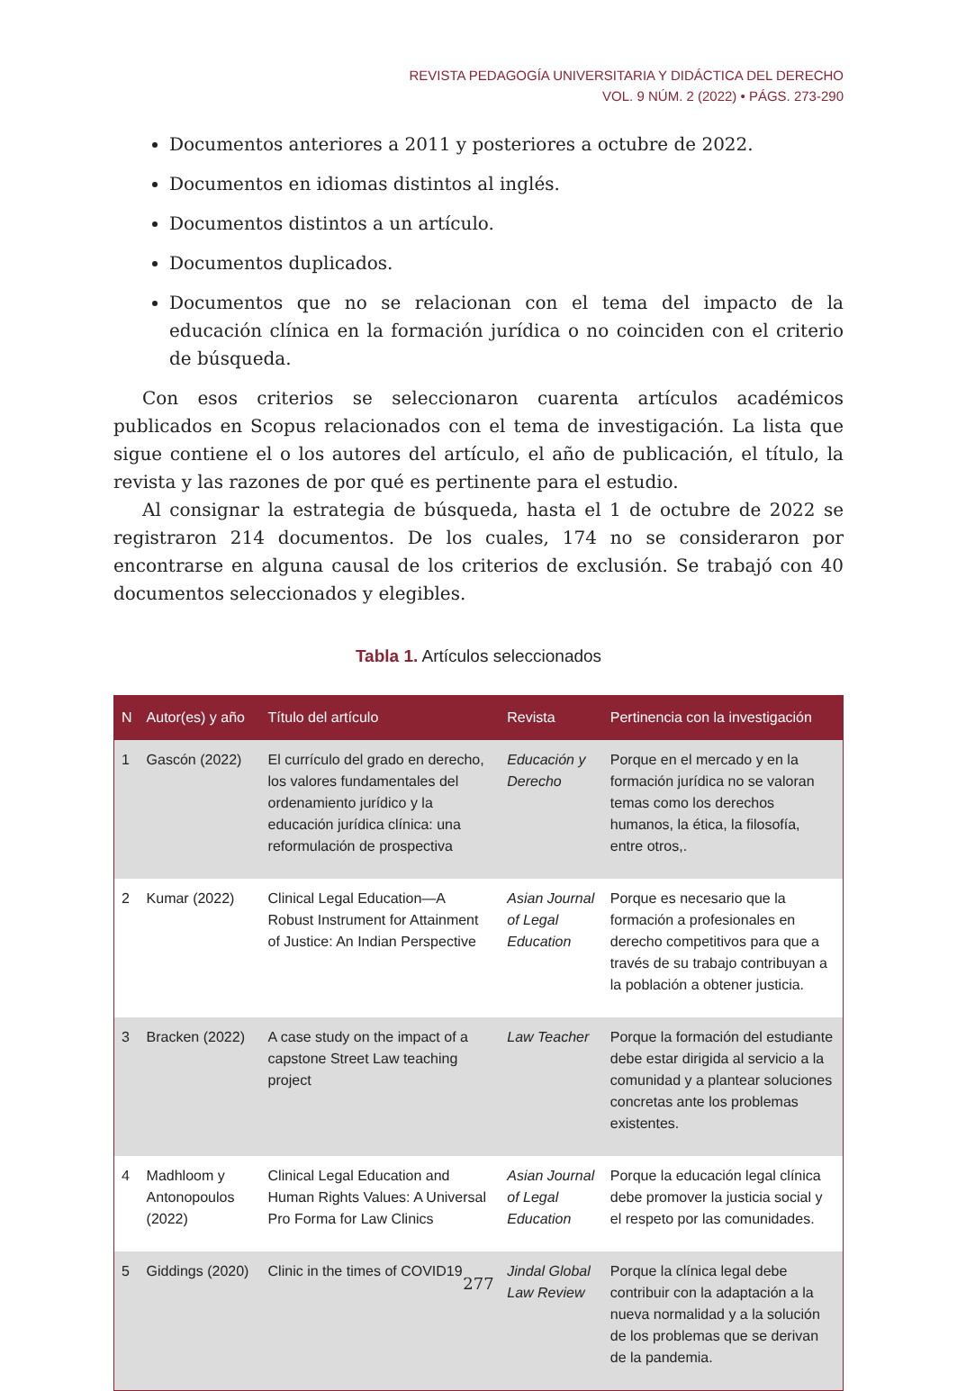REVISTA PEDAGOGÍA UNIVERSITARIA Y DIDÁCTICA DEL DERECHO
VOL. 9 NÚM. 2 (2022) • PÁGS. 273-290
Documentos anteriores a 2011 y posteriores a octubre de 2022.
Documentos en idiomas distintos al inglés.
Documentos distintos a un artículo.
Documentos duplicados.
Documentos que no se relacionan con el tema del impacto de la educación clínica en la formación jurídica o no coinciden con el criterio de búsqueda.
Con esos criterios se seleccionaron cuarenta artículos académicos publicados en Scopus relacionados con el tema de investigación. La lista que sigue contiene el o los autores del artículo, el año de publicación, el título, la revista y las razones de por qué es pertinente para el estudio.
Al consignar la estrategia de búsqueda, hasta el 1 de octubre de 2022 se registraron 214 documentos. De los cuales, 174 no se consideraron por encontrarse en alguna causal de los criterios de exclusión. Se trabajó con 40 documentos seleccionados y elegibles.
Tabla 1. Artículos seleccionados
| N | Autor(es) y año | Título del artículo | Revista | Pertinencia con la investigación |
| --- | --- | --- | --- | --- |
| 1 | Gascón (2022) | El currículo del grado en derecho, los valores fundamentales del ordenamiento jurídico y la educación jurídica clínica: una reformulación de prospectiva | Educación y Derecho | Porque en el mercado y en la formación jurídica no se valoran temas como los derechos humanos, la ética, la filosofía, entre otros,. |
| 2 | Kumar (2022) | Clinical Legal Education—A Robust Instrument for Attainment of Justice: An Indian Perspective | Asian Journal of Legal Education | Porque es necesario que la formación a profesionales en derecho competitivos para que a través de su trabajo contribuyan a la población a obtener justicia. |
| 3 | Bracken (2022) | A case study on the impact of a capstone Street Law teaching project | Law Teacher | Porque la formación del estudiante debe estar dirigida al servicio a la comunidad y a plantear soluciones concretas ante los problemas existentes. |
| 4 | Madhloom y Antonopoulos (2022) | Clinical Legal Education and Human Rights Values: A Universal Pro Forma for Law Clinics | Asian Journal of Legal Education | Porque la educación legal clínica debe promover la justicia social y el respeto por las comunidades. |
| 5 | Giddings (2020) | Clinic in the times of COVID19 | Jindal Global Law Review | Porque la clínica legal debe contribuir con la adaptación a la nueva normalidad y a la solución de los problemas que se derivan de la pandemia. |
277